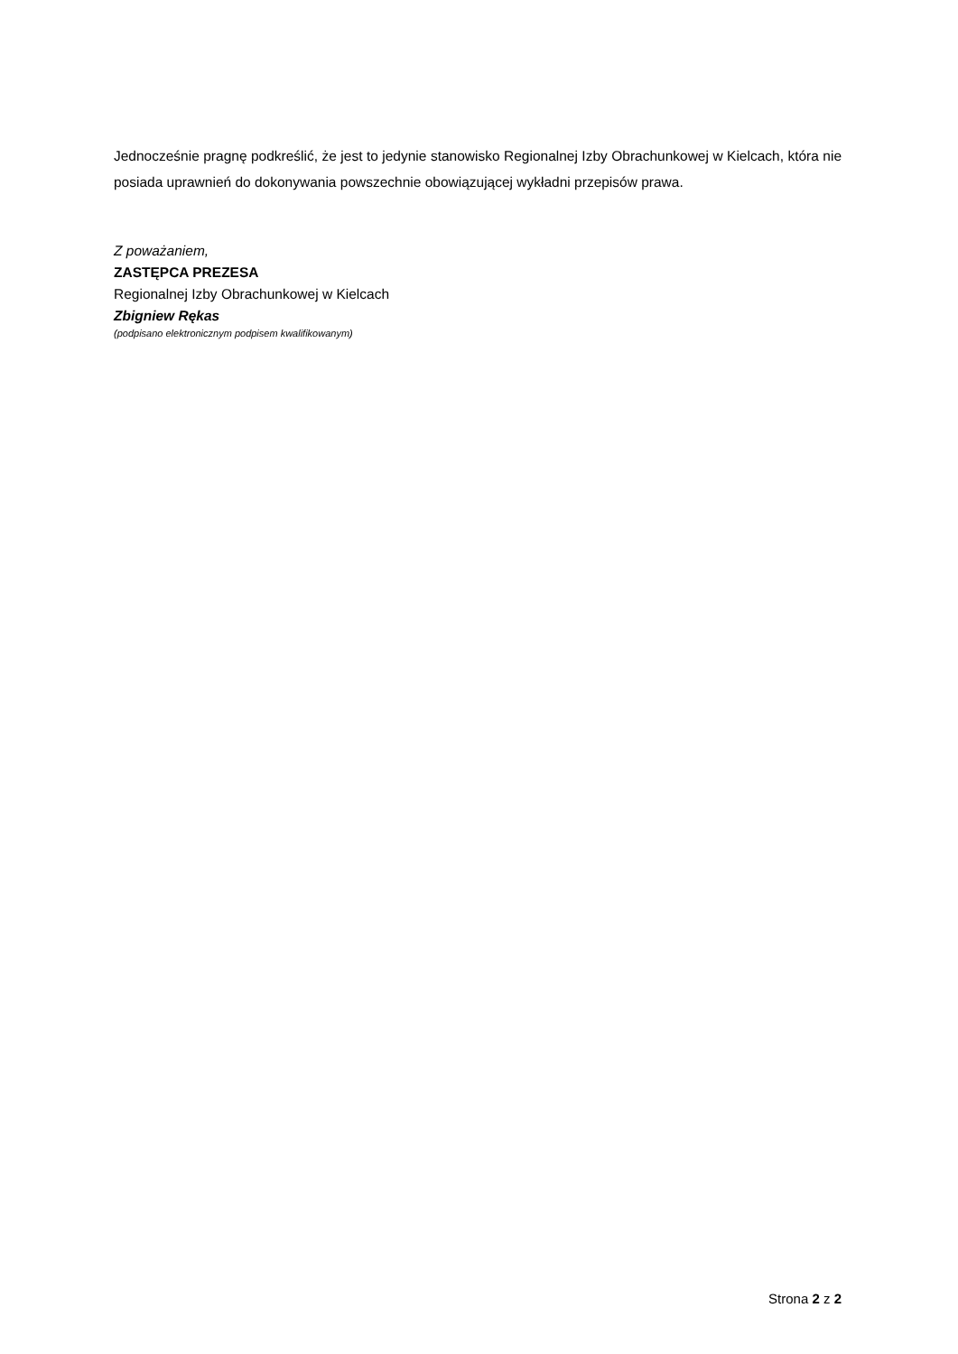Jednocześnie pragnę podkreślić, że jest to jedynie stanowisko Regionalnej Izby Obrachunkowej w Kielcach, która nie posiada uprawnień do dokonywania powszechnie obowiązującej wykładni przepisów prawa.
Z poważaniem,
ZASTĘPCA PREZESA
Regionalnej Izby Obrachunkowej w Kielcach
Zbigniew Rękas
(podpisano elektronicznym podpisem kwalifikowanym)
Strona 2 z 2